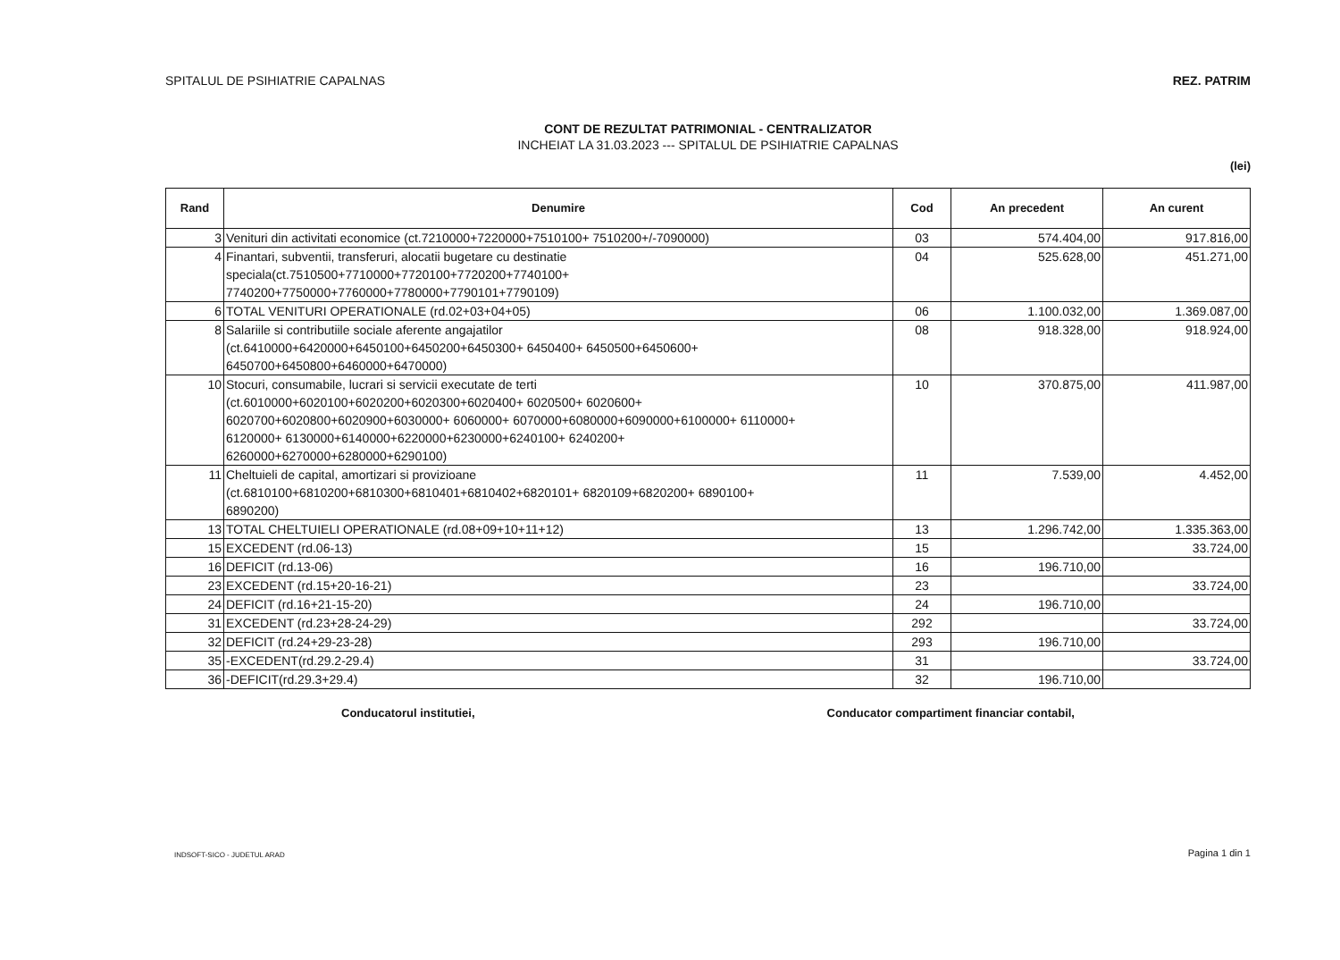SPITALUL DE PSIHIATRIE CAPALNAS REZ. PATRIM
CONT DE REZULTAT PATRIMONIAL - CENTRALIZATOR
INCHEIAT LA 31.03.2023 --- SPITALUL DE PSIHIATRIE CAPALNAS
(lei)
| Rand | Denumire | Cod | An precedent | An curent |
| --- | --- | --- | --- | --- |
| 3 | Venituri din activitati economice (ct.7210000+7220000+7510100+ 7510200+/-7090000) | 03 | 574.404,00 | 917.816,00 |
| 4 | Finantari, subventii, transferuri, alocatii bugetare cu destinatie speciala(ct.7510500+7710000+7720100+7720200+7740100+ 7740200+7750000+7760000+7780000+7790101+7790109) | 04 | 525.628,00 | 451.271,00 |
| 6 | TOTAL VENITURI OPERATIONALE (rd.02+03+04+05) | 06 | 1.100.032,00 | 1.369.087,00 |
| 8 | Salariile si contributiile sociale aferente angajatilor (ct.6410000+6420000+6450100+6450200+6450300+ 6450400+ 6450500+6450600+ 6450700+6450800+6460000+6470000) | 08 | 918.328,00 | 918.924,00 |
| 10 | Stocuri, consumabile, lucrari si servicii executate de terti (ct.6010000+6020100+6020200+6020300+6020400+ 6020500+ 6020600+ 6020700+6020800+6020900+6030000+ 6060000+ 6070000+6080000+6090000+6100000+ 6110000+ 6120000+ 6130000+6140000+6220000+6230000+6240100+ 6240200+ 6260000+6270000+6280000+6290100) | 10 | 370.875,00 | 411.987,00 |
| 11 | Cheltuieli de capital, amortizari si provizioane (ct.6810100+6810200+6810300+6810401+6810402+6820101+ 6820109+6820200+ 6890100+ 6890200) | 11 | 7.539,00 | 4.452,00 |
| 13 | TOTAL CHELTUIELI OPERATIONALE (rd.08+09+10+11+12) | 13 | 1.296.742,00 | 1.335.363,00 |
| 15 | EXCEDENT (rd.06-13) | 15 | | 33.724,00 |
| 16 | DEFICIT (rd.13-06) | 16 | 196.710,00 | |
| 23 | EXCEDENT (rd.15+20-16-21) | 23 | | 33.724,00 |
| 24 | DEFICIT (rd.16+21-15-20) | 24 | 196.710,00 | |
| 31 | EXCEDENT (rd.23+28-24-29) | 292 | | 33.724,00 |
| 32 | DEFICIT (rd.24+29-23-28) | 293 | 196.710,00 | |
| 35 | -EXCEDENT(rd.29.2-29.4) | 31 | | 33.724,00 |
| 36 | -DEFICIT(rd.29.3+29.4) | 32 | 196.710,00 | |
Conducatorul institutiei, Conducator compartiment financiar contabil,
INDSOFT-SICO - JUDETUL ARAD Pagina 1 din 1